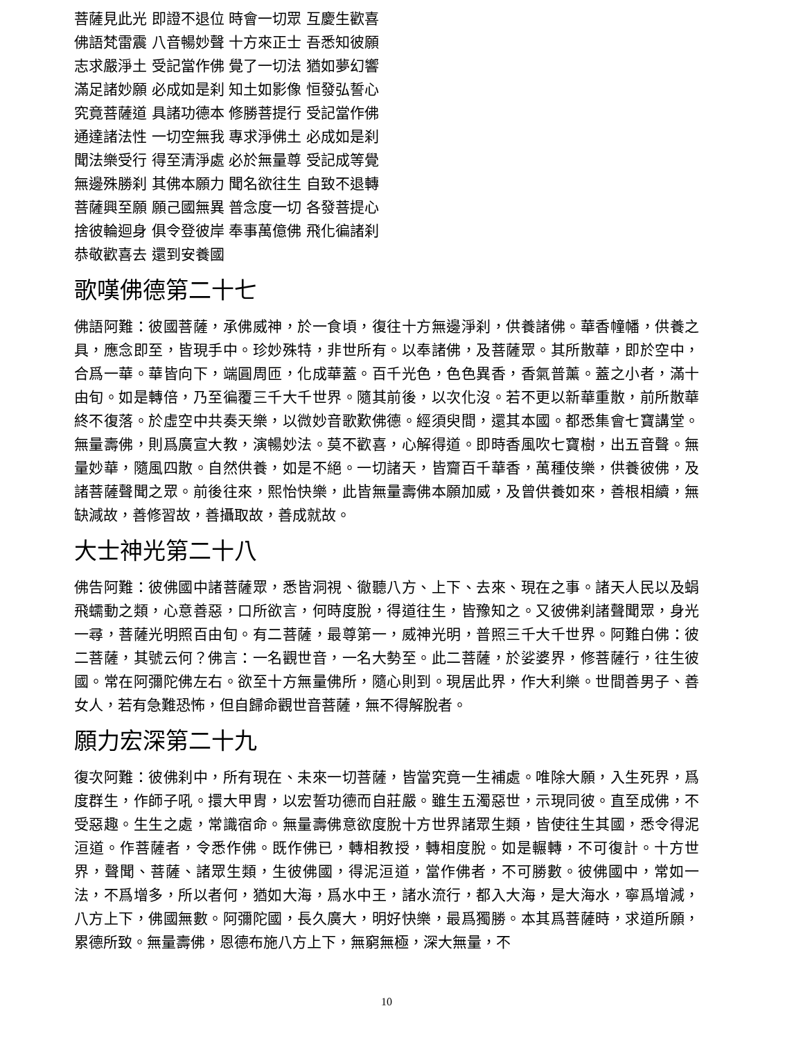菩薩見此光 即證不退位 時會一切眾 互慶生歡喜
佛語梵雷震 八音暢妙聲 十方來正士 吾悉知彼願
志求嚴淨土 受記當作佛 覺了一切法 猶如夢幻響
滿足諸妙願 必成如是刹 知土如影像 恒發弘誓心
究竟菩薩道 具諸功德本 修勝菩提行 受記當作佛
通達諸法性 一切空無我 專求淨佛土 必成如是刹
聞法樂受行 得至清淨處 必於無量尊 受記成等覺
無邊殊勝刹 其佛本願力 聞名欲往生 自致不退轉
菩薩興至願 願己國無異 普念度一切 各發菩提心
捨彼輪迴身 俱令登彼岸 奉事萬億佛 飛化徧諸刹
恭敬歡喜去 還到安養國
歌嘆佛德第二十七
佛語阿難：彼國菩薩，承佛威神，於一食頃，復往十方無邊淨刹，供養諸佛。華香幢幡，供養之具，應念即至，皆現手中。珍妙殊特，非世所有。以奉諸佛，及菩薩眾。其所散華，即於空中，合爲一華。華皆向下，端圓周匝，化成華蓋。百千光色，色色異香，香氣普薰。蓋之小者，滿十由旬。如是轉倍，乃至徧覆三千大千世界。隨其前後，以次化沒。若不更以新華重散，前所散華終不復落。於虛空中共奏天樂，以微妙音歌歎佛德。經須臾間，還其本國。都悉集會七寶講堂。無量壽佛，則爲廣宣大教，演暢妙法。莫不歡喜，心解得道。即時香風吹七寶樹，出五音聲。無量妙華，隨風四散。自然供養，如是不絕。一切諸天，皆齎百千華香，萬種伎樂，供養彼佛，及諸菩薩聲聞之眾。前後往來，熙怡快樂，此皆無量壽佛本願加威，及曾供養如來，善根相續，無缺減故，善修習故，善攝取故，善成就故。
大士神光第二十八
佛告阿難：彼佛國中諸菩薩眾，悉皆洞視、徹聽八方、上下、去來、現在之事。諸天人民以及蜎飛蠕動之類，心意善惡，口所欲言，何時度脫，得道往生，皆豫知之。又彼佛刹諸聲聞眾，身光一尋，菩薩光明照百由旬。有二菩薩，最尊第一，威神光明，普照三千大千世界。阿難白佛：彼二菩薩，其號云何？佛言：一名觀世音，一名大勢至。此二菩薩，於娑婆界，修菩薩行，往生彼國。常在阿彌陀佛左右。欲至十方無量佛所，隨心則到。現居此界，作大利樂。世間善男子、善女人，若有急難恐怖，但自歸命觀世音菩薩，無不得解脫者。
願力宏深第二十九
復次阿難：彼佛刹中，所有現在、未來一切菩薩，皆當究竟一生補處。唯除大願，入生死界，爲度群生，作師子吼。擐大甲胄，以宏誓功德而自莊嚴。雖生五濁惡世，示現同彼。直至成佛，不受惡趣。生生之處，常識宿命。無量壽佛意欲度脫十方世界諸眾生類，皆使往生其國，悉令得泥洹道。作菩薩者，令悉作佛。既作佛已，轉相教授，轉相度脫。如是輾轉，不可復計。十方世界，聲聞、菩薩、諸眾生類，生彼佛國，得泥洹道，當作佛者，不可勝數。彼佛國中，常如一法，不爲增多，所以者何，猶如大海，爲水中王，諸水流行，都入大海，是大海水，寧爲增減，八方上下，佛國無數。阿彌陀國，長久廣大，明好快樂，最爲獨勝。本其爲菩薩時，求道所願，累德所致。無量壽佛，恩德布施八方上下，無窮無極，深大無量，不
10